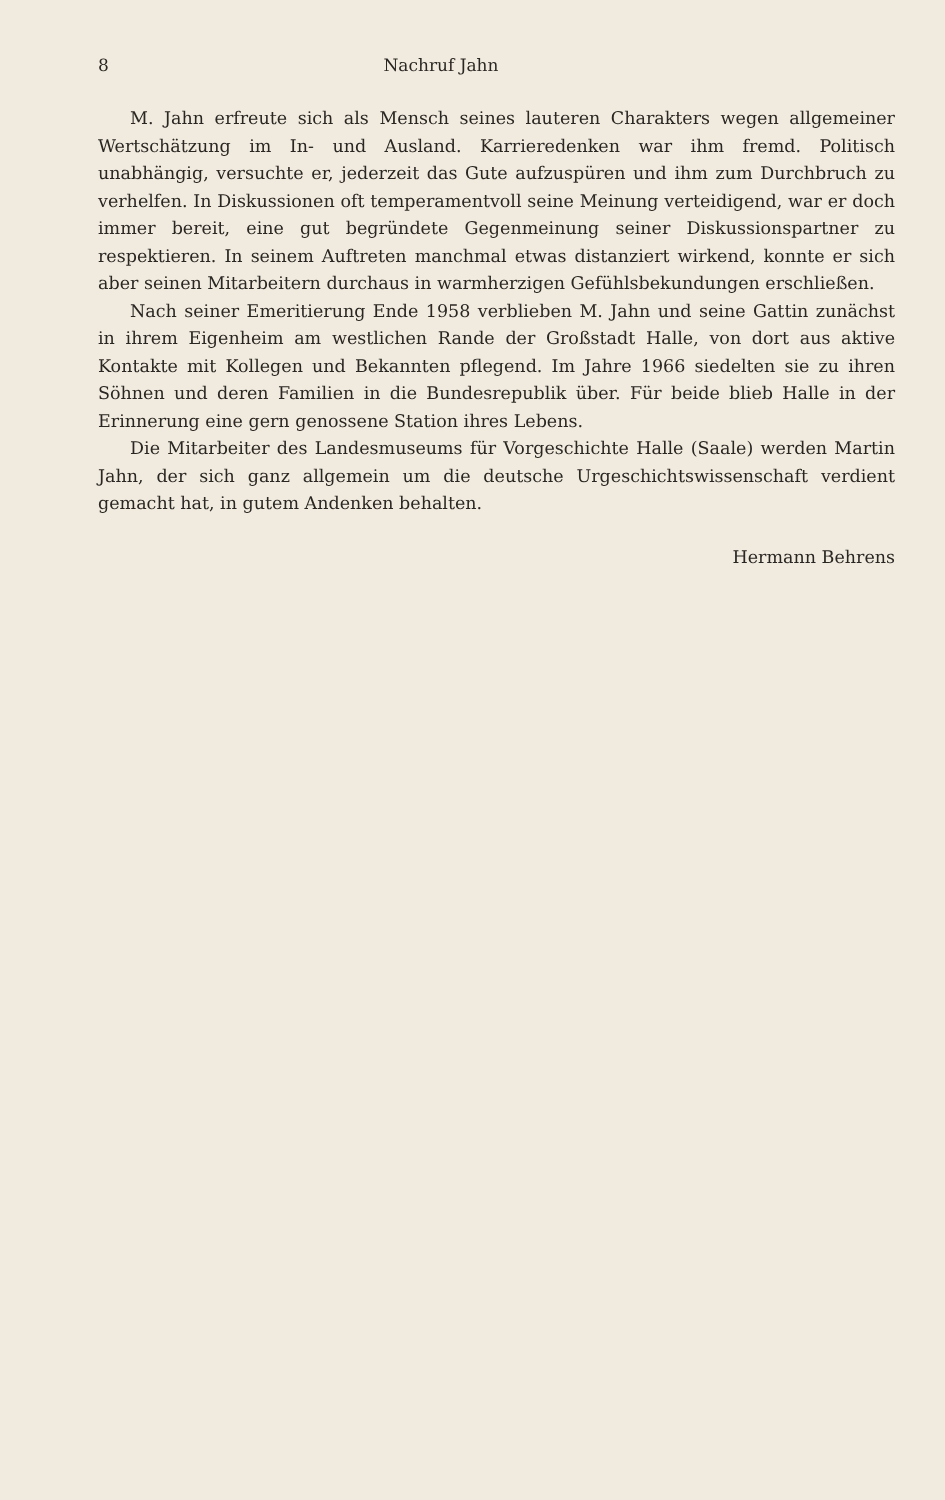8 Nachruf Jahn
M. Jahn erfreute sich als Mensch seines lauteren Charakters wegen allgemeiner Wertschätzung im In- und Ausland. Karrieredenken war ihm fremd. Politisch unabhängig, versuchte er, jederzeit das Gute aufzuspüren und ihm zum Durchbruch zu verhelfen. In Diskussionen oft temperamentvoll seine Meinung verteidigend, war er doch immer bereit, eine gut begründete Gegenmeinung seiner Diskussionspartner zu respektieren. In seinem Auftreten manchmal etwas distanziert wirkend, konnte er sich aber seinen Mitarbeitern durchaus in warmherzigen Gefühlsbekundungen erschließen.
Nach seiner Emeritierung Ende 1958 verblieben M. Jahn und seine Gattin zunächst in ihrem Eigenheim am westlichen Rande der Großstadt Halle, von dort aus aktive Kontakte mit Kollegen und Bekannten pflegend. Im Jahre 1966 siedelten sie zu ihren Söhnen und deren Familien in die Bundesrepublik über. Für beide blieb Halle in der Erinnerung eine gern genossene Station ihres Lebens.
Die Mitarbeiter des Landesmuseums für Vorgeschichte Halle (Saale) werden Martin Jahn, der sich ganz allgemein um die deutsche Urgeschichtswissenschaft verdient gemacht hat, in gutem Andenken behalten.
Hermann Behrens